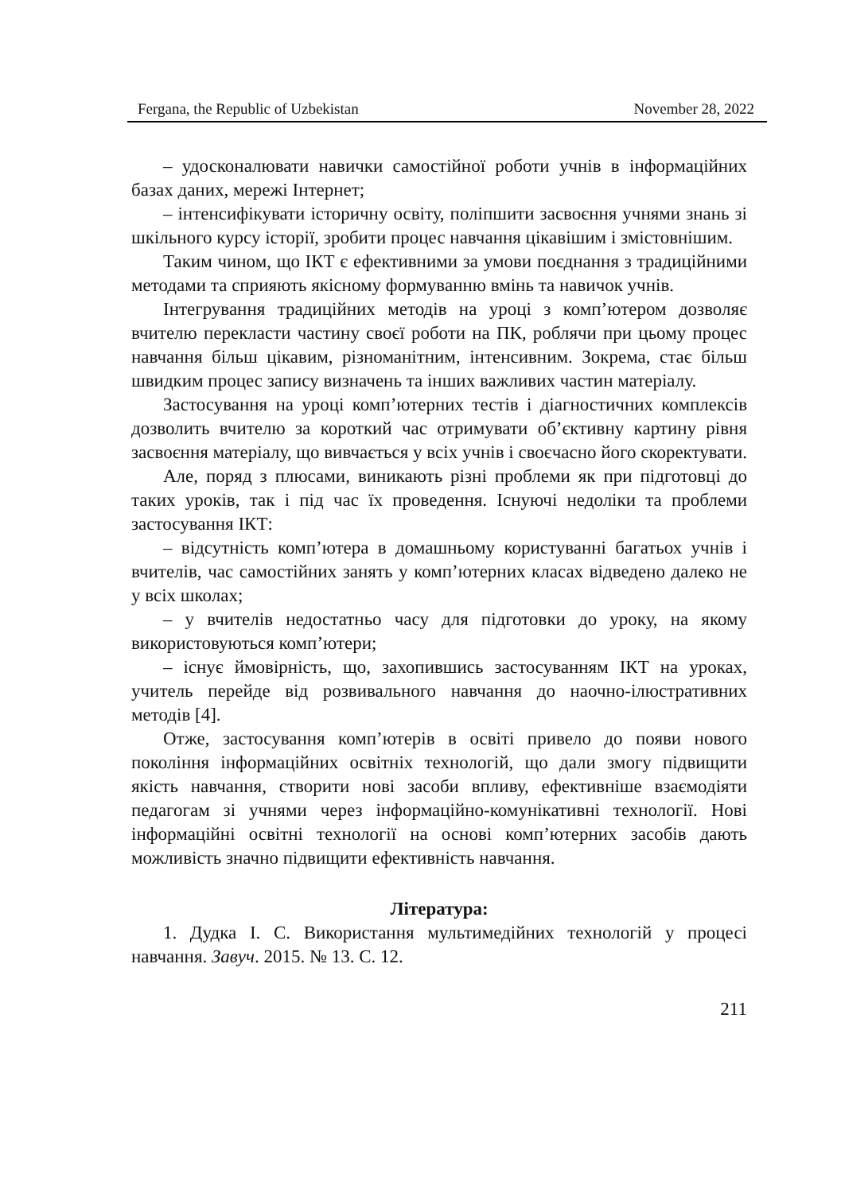Fergana, the Republic of Uzbekistan November 28, 2022
– удосконалювати навички самостійної роботи учнів в інформаційних базах даних, мережі Інтернет;
– інтенсифікувати історичну освіту, поліпшити засвоєння учнями знань зі шкільного курсу історії, зробити процес навчання цікавішим і змістовнішим.
Таким чином, що ІКТ є ефективними за умови поєднання з традиційними методами та сприяють якісному формуванню вмінь та навичок учнів.
Інтегрування традиційних методів на уроці з комп’ютером дозволяє вчителю перекласти частину своєї роботи на ПК, роблячи при цьому процес навчання більш цікавим, різноманітним, інтенсивним. Зокрема, стає більш швидким процес запису визначень та інших важливих частин матеріалу.
Застосування на уроці комп’ютерних тестів і діагностичних комплексів дозволить вчителю за короткий час отримувати об’єктивну картину рівня засвоєння матеріалу, що вивчається у всіх учнів і своєчасно його скоректувати.
Але, поряд з плюсами, виникають різні проблеми як при підготовці до таких уроків, так і під час їх проведення. Існуючі недоліки та проблеми застосування ІКТ:
– відсутність комп’ютера в домашньому користуванні багатьох учнів і вчителів, час самостійних занять у комп’ютерних класах відведено далеко не у всіх школах;
– у вчителів недостатньо часу для підготовки до уроку, на якому використовуються комп’ютери;
– існує ймовірність, що, захопившись застосуванням ІКТ на уроках, учитель перейде від розвивального навчання до наочно-ілюстративних методів [4].
Отже, застосування комп’ютерів в освіті привело до появи нового покоління інформаційних освітніх технологій, що дали змогу підвищити якість навчання, створити нові засоби впливу, ефективніше взаємодіяти педагогам зі учнями через інформаційно-комунікативні технології. Нові інформаційні освітні технології на основі комп’ютерних засобів дають можливість значно підвищити ефективність навчання.
Література:
1. Дудка І. С. Використання мультимедійних технологій у процесі навчання. Завуч. 2015. № 13. С. 12.
211